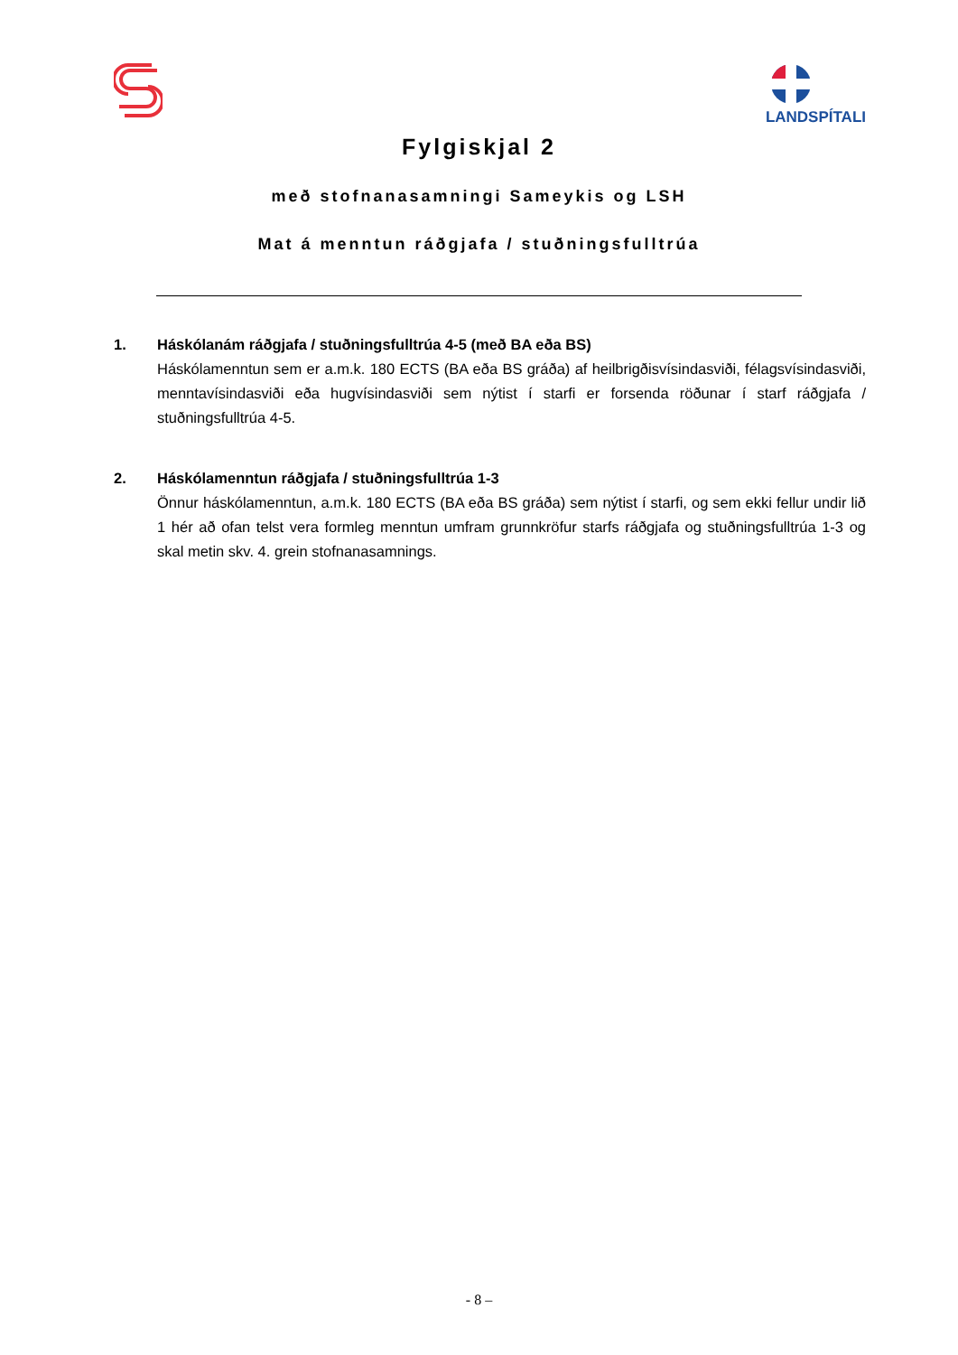LANDSPÍTALI
Fylgiskjal 2
með stofnanasamningi Sameykis og LSH
Mat á menntun ráðgjafa / stuðningsfulltrúa
1. Háskólanám ráðgjafa / stuðningsfulltrúa 4-5 (með BA eða BS)
Háskólamenntun sem er a.m.k. 180 ECTS (BA eða BS gráða) af heilbrigðisvísindasviði, félagsvísindasviði, menntavísindasviði eða hugvísindasviði sem nýtist í starfi er forsenda röðunar í starf ráðgjafa / stuðningsfulltrúa 4-5.
2. Háskólamenntun ráðgjafa / stuðningsfulltrúa 1-3
Önnur háskólamenntun, a.m.k. 180 ECTS (BA eða BS gráða) sem nýtist í starfi, og sem ekki fellur undir lið 1 hér að ofan telst vera formleg menntun umfram grunnkröfur starfs ráðgjafa og stuðningsfulltrúa 1-3 og skal metin skv. 4. grein stofnanasamnings.
- 8 –